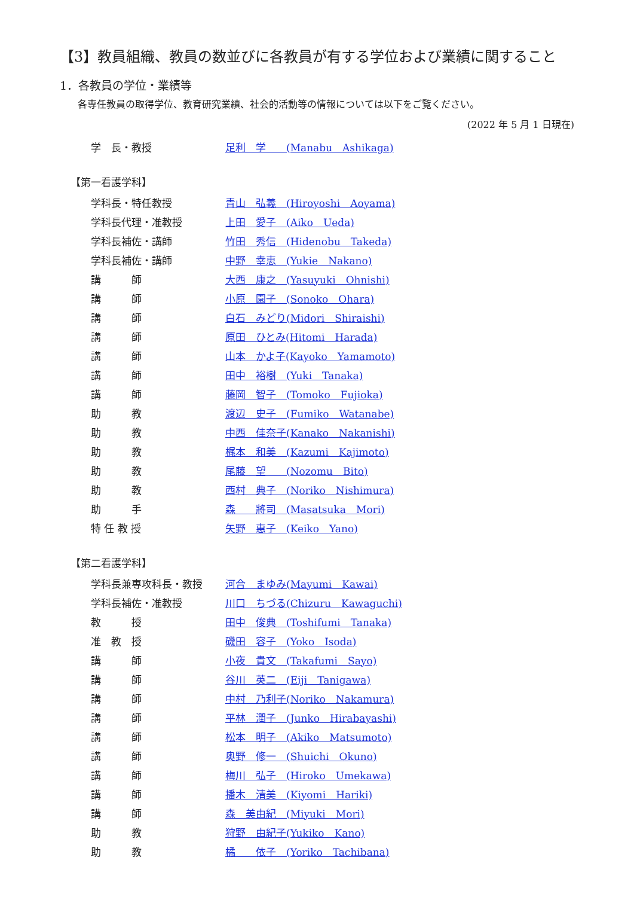【3】教員組織、教員の数並びに各教員が有する学位および業績に関すること
1．各教員の学位・業績等
各専任教員の取得学位、教育研究業績、社会的活動等の情報については以下をご覧ください。
(2022 年 5 月 1 日現在)
学　長・教授 足利　学　　(Manabu　Ashikaga)
【第一看護学科】
学科長・特任教授 青山　弘義　(Hiroyoshi　Aoyama)
学科長代理・准教授 上田　愛子　(Aiko　Ueda)
学科長補佐・講師 竹田　秀信　(Hidenobu　Takeda)
学科長補佐・講師 中野　幸恵　(Yukie　Nakano)
講　　　師 大西　康之　(Yasuyuki　Ohnishi)
講　　　師 小原　園子　(Sonoko　Ohara)
講　　　師 白石　みどり(Midori　Shiraishi)
講　　　師 原田　ひとみ(Hitomi　Harada)
講　　　師 山本　かよ子(Kayoko　Yamamoto)
講　　　師 田中　裕樹　(Yuki　Tanaka)
講　　　師 藤岡　智子　(Tomoko　Fujioka)
助　　　教 渡辺　史子　(Fumiko　Watanabe)
助　　　教 中西　佳奈子(Kanako　Nakanishi)
助　　　教 梶本　和美　(Kazumi　Kajimoto)
助　　　教 尾藤　望　　(Nozomu　Bito)
助　　　教 西村　典子　(Noriko　Nishimura)
助　　　手 森　　將司　(Masatsuka　Mori)
特 任 教 授 矢野　惠子　(Keiko　Yano)
【第二看護学科】
学科長兼専攻科長・教授 河合　まゆみ(Mayumi　Kawai)
学科長補佐・准教授 川口　ちづる(Chizuru　Kawaguchi)
教　　　授 田中　俊典　(Toshifumi　Tanaka)
准　教　授 磯田　容子　(Yoko　Isoda)
講　　　師 小夜　貴文　(Takafumi　Sayo)
講　　　師 谷川　英二　(Eiji　Tanigawa)
講　　　師 中村　乃利子(Noriko　Nakamura)
講　　　師 平林　潤子　(Junko　Hirabayashi)
講　　　師 松本　明子　(Akiko　Matsumoto)
講　　　師 奥野　修一　(Shuichi　Okuno)
講　　　師 梅川　弘子　(Hiroko　Umekawa)
講　　　師 播木　清美　(Kiyomi　Hariki)
講　　　師 森　美由紀　(Miyuki　Mori)
助　　　教 狩野　由紀子(Yukiko　Kano)
助　　　教 橘　　依子　(Yoriko　Tachibana)